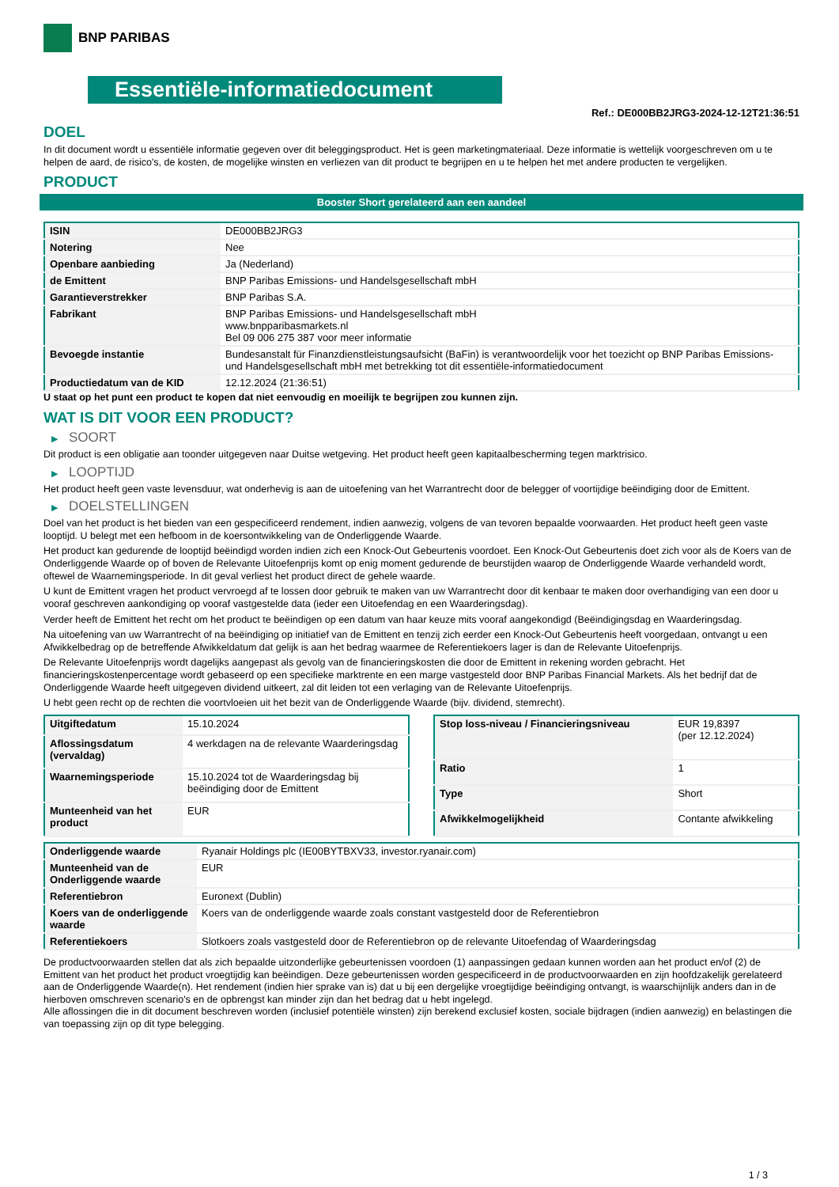BNP PARIBAS
Essentiële-informatiedocument
Ref.: DE000BB2JRG3-2024-12-12T21:36:51
DOEL
In dit document wordt u essentiële informatie gegeven over dit beleggingsproduct. Het is geen marketingmateriaal. Deze informatie is wettelijk voorgeschreven om u te helpen de aard, de risico's, de kosten, de mogelijke winsten en verliezen van dit product te begrijpen en u te helpen het met andere producten te vergelijken.
PRODUCT
Booster Short gerelateerd aan een aandeel
| ISIN | DE000BB2JRG3 |
| Notering | Nee |
| Openbare aanbieding | Ja (Nederland) |
| de Emittent | BNP Paribas Emissions- und Handelsgesellschaft mbH |
| Garantieverstrekker | BNP Paribas S.A. |
| Fabrikant | BNP Paribas Emissions- und Handelsgesellschaft mbH www.bnpparibasmarkets.nl Bel 09 006 275 387 voor meer informatie |
| Bevoegde instantie | Bundesanstalt für Finanzdienstleistungsaufsicht (BaFin) is verantwoordelijk voor het toezicht op BNP Paribas Emissions- und Handelsgesellschaft mbH met betrekking tot dit essentiële-informatiedocument |
| Productiedatum van de KID | 12.12.2024 (21:36:51) |
U staat op het punt een product te kopen dat niet eenvoudig en moeilijk te begrijpen zou kunnen zijn.
WAT IS DIT VOOR EEN PRODUCT?
▶ SOORT
Dit product is een obligatie aan toonder uitgegeven naar Duitse wetgeving. Het product heeft geen kapitaalbescherming tegen marktrisico.
▶ LOOPTIJD
Het product heeft geen vaste levensduur, wat onderhevig is aan de uitoefening van het Warrantrecht door de belegger of voortijdige beëindiging door de Emittent.
▶ DOELSTELLINGEN
Doel van het product is het bieden van een gespecificeerd rendement, indien aanwezig, volgens de van tevoren bepaalde voorwaarden. Het product heeft geen vaste looptijd. U belegt met een hefboom in de koersontwikkeling van de Onderliggende Waarde.
Het product kan gedurende de looptijd beëindigd worden indien zich een Knock-Out Gebeurtenis voordoet. Een Knock-Out Gebeurtenis doet zich voor als de Koers van de Onderliggende Waarde op of boven de Relevante Uitoefenprijs komt op enig moment gedurende de beurstijden waarop de Onderliggende Waarde verhandeld wordt, oftewel de Waarnemingsperiode. In dit geval verliest het product direct de gehele waarde.
U kunt de Emittent vragen het product vervroegd af te lossen door gebruik te maken van uw Warrantrecht door dit kenbaar te maken door overhandiging van een door u vooraf geschreven aankondiging op vooraf vastgestelde data (ieder een Uitoefendag en een Waarderingsdag).
Verder heeft de Emittent het recht om het product te beëindigen op een datum van haar keuze mits vooraf aangekondigd (Beëindigingsdag en Waarderingsdag.
Na uitoefening van uw Warrantrecht of na beëindiging op initiatief van de Emittent en tenzij zich eerder een Knock-Out Gebeurtenis heeft voorgedaan, ontvangt u een Afwikkelbedrag op de betreffende Afwikkeldatum dat gelijk is aan het bedrag waarmee de Referentiekoers lager is dan de Relevante Uitoefenprijs.
De Relevante Uitoefenprijs wordt dagelijks aangepast als gevolg van de financieringskosten die door de Emittent in rekening worden gebracht. Het financieringskostenpercentage wordt gebaseerd op een specifieke marktrente en een marge vastgesteld door BNP Paribas Financial Markets. Als het bedrijf dat de Onderliggende Waarde heeft uitgegeven dividend uitkeert, zal dit leiden tot een verlaging van de Relevante Uitoefenprijs.
U hebt geen recht op de rechten die voortvloeien uit het bezit van de Onderliggende Waarde (bijv. dividend, stemrecht).
| Uitgiftedatum | 15.10.2024 |
| Aflossingsdatum (vervaldag) | 4 werkdagen na de relevante Waarderingsdag |
| Waarnemingsperiode | 15.10.2024 tot de Waarderingsdag bij beëindiging door de Emittent |
| Munteenheid van het product | EUR |
| Stop loss-niveau / Financieringsniveau | EUR 19,8397 (per 12.12.2024) |
| Ratio | 1 |
| Type | Short |
| Afwikkelmogelijkheid | Contante afwikkeling |
| Onderliggende waarde | Ryanair Holdings plc (IE00BYTBXV33, investor.ryanair.com) |
| Munteenheid van de Onderliggende waarde | EUR |
| Referentiebron | Euronext (Dublin) |
| Koers van de onderliggende waarde | Koers van de onderliggende waarde zoals constant vastgesteld door de Referentiebron |
| Referentiekoers | Slotkoers zoals vastgesteld door de Referentiebron op de relevante Uitoefendag of Waarderingsdag |
De productvoorwaarden stellen dat als zich bepaalde uitzonderlijke gebeurtenissen voordoen (1) aanpassingen gedaan kunnen worden aan het product en/of (2) de Emittent van het product het product vroegtijdig kan beëindigen. Deze gebeurtenissen worden gespecificeerd in de productvoorwaarden en zijn hoofdzakelijk gerelateerd aan de Onderliggende Waarde(n). Het rendement (indien hier sprake van is) dat u bij een dergelijke vroegtijdige beëindiging ontvangt, is waarschijnlijk anders dan in de hierboven omschreven scenario's en de opbrengst kan minder zijn dan het bedrag dat u hebt ingelegd.
Alle aflossingen die in dit document beschreven worden (inclusief potentiële winsten) zijn berekend exclusief kosten, sociale bijdragen (indien aanwezig) en belastingen die van toepassing zijn op dit type belegging.
1 / 3